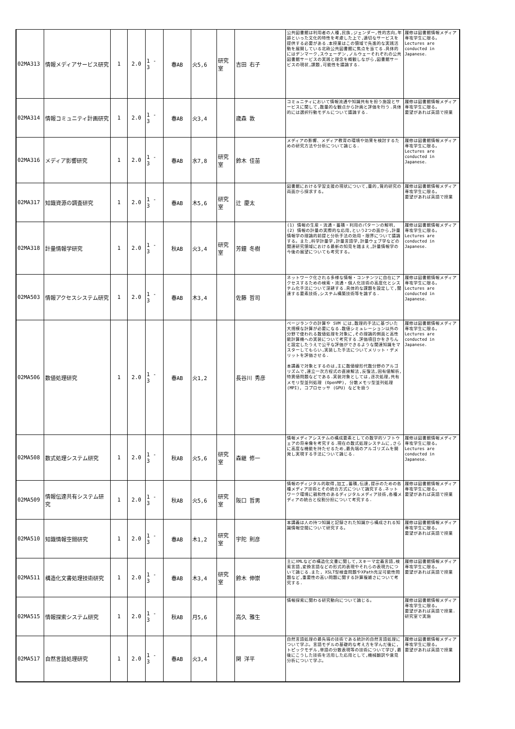| 02MA313 | 情報メディアサービス研究 | 1 | 2.0 | 1 - 3 | 春AB | 火5,6 | 研究室 | 吉田 右子 | 公共図書館は利用者の人種,民族,ジェンダー,性的志向,年齢といった文化的特性を考慮した上で,適切なサービスを提供する必要がある.本授業はこの領域で先進的な実践活動を展開している北欧公共図書館に焦点を当てる.具体的にはデンマーク,スウェーデン,ノルウェーそれぞれの公共図書館サービスの実践と理念を概観しながら,図書館サービスの現状,課題,可能性を議論する. | 履修は図書館情報メディア専攻学生に限る。 Lectures are conducted in Japanese. |
| 02MA314 | 情報コミュニティ計画研究 | 1 | 2.0 | 1 - 3 | 春AB | 火3,4 | | 歳森 敦 | コミュニティにおいて情報流通や知識共有を担う施設とサービスに関して,数量的な観点から計画と評価を行う.具体的には選択行動モデルについて議論する. | 履修は図書館情報メディア専攻学生に限る。 要望があれば英語で授業 |
| 02MA316 | メディア影響研究 | 1 | 2.0 | 1 - 3 | 春AB | 水7,8 | 研究室 | 鈴木 佳苗 | メディアの影響、メディア教育の環境や効果を検討するための研究方法や分析について論じる. | 履修は図書館情報メディア専攻学生に限る。 Lectures are conducted in Japanese. |
| 02MA317 | 知識資源の調査研究 | 1 | 2.0 | 1 - 3 | 春AB | 木5,6 | 研究室 | 辻 慶太 | 図書館における学習支援の現状について,量的,質的研究の両面から探求する。 | 履修は図書館情報メディア専攻学生に限る。 要望があれば英語で授業 |
| 02MA318 | 計量情報学研究 | 1 | 2.0 | 1 - 3 | 秋AB | 火3,4 | 研究室 | 芳鐘 冬樹 | (1) 情報の生産・流通・蓄積・利用のパターンの解明,(2) 情報の計量の実際的な応用,という2つの面から,計量情報学の理論的前提と分析手法の効用・限界について議論する。また,科学計量学,計量言語学,計量ウェブ学などの関連研究領域における最新の知見を踏まえ,計量情報学の今後の展望についても考究する。 | 履修は図書館情報メディア専攻学生に限る。 Lectures are conducted in Japanese. |
| 02MA503 | 情報アクセスシステム研究 | 1 | 2.0 | 1 - 3 | 春AB | 木3,4 | | 佐藤 哲司 | ネットワーク化される多様な情報・コンテンツに自在にアクセスするための検索・流通・個人化技術の高度化とシステム化手法について深耕する.具体的な課題を設定して,関連する要素技術,システム構築技術等を論ずる. | 履修は図書館情報メディア専攻学生に限る。 Lectures are conducted in Japanese. |
| 02MA506 | 数値処理研究 | 1 | 2.0 | 1 - 3 | 春AB | 火1,2 | | 長谷川 秀彦 | ページランクの計算や SVM には,数理的手法に基づいた大規模な計算が必要になる.数値シミュレーション以外の分野で使われる数値処理を対象に,その理論的側面と高性能計算機への実装について考究する.評価項目かをきちんと設定したうえで公平な評価ができるような関連知識をマスターしてもらい,実装した手法についてメリット・デメリットを評価させる. 本講義で対象とするのは,主に数値線形代数分野のアルゴリズムで,連立一次方程式の直接解法,反復法,固有値解析,特異値問題などである.実装対象としては,逐次処理,共有メモリ型並列処理 (OpenMP), 分散メモリ型並列処理 (MPI), コプロセッサ (GPU) などを扱う | 履修は図書館情報メディア専攻学生に限る。 Lectures are conducted in Japanese. |
| 02MA508 | 数式処理システム研究 | 1 | 2.0 | 1 - 3 | 秋AB | 火5,6 | 研究室 | 森継 修一 | 情報メディアシステムの構成要素としての数学的ソフトウェアの将来像を考究する.現在の数式処理システムに,さらに高度な機能を持たせるため,最先端のアルゴリズムを開発し実現する手法について論じる. | 履修は図書館情報メディア専攻学生に限る。 Lectures are conducted in Japanese. |
| 02MA509 | 情報伝達共有システム研究 | 1 | 2.0 | 1 - 3 | 秋AB | 火5,6 | 研究室 | 阪口 哲男 | 情報のディジタル的取得,加工,蓄積,伝達,提示のための各種メディア技術とその統合方式について論究する.ネットワーク環境に親和性のあるディジタルメディア技術,各種メディアの統合と役割分担について考究する. | 履修は図書館情報メディア専攻学生に限る。 要望があれば英語で授業 |
| 02MA510 | 知識情報空間研究 | 1 | 2.0 | 1 - 3 | 春AB | 木1,2 | 研究室 | 宇陀 則彦 | 本講義は人の持つ知識と記録された知識から構成される知識情報空間について研究する。 | 履修は図書館情報メディア専攻学生に限る。 要望があれば英語で授業 |
| 02MA511 | 構造化文書処理技術研究 | 1 | 2.0 | 1 - 3 | 春AB | 木3,4 | 研究室 | 鈴木 伸崇 | 主にXMLなどの構造化文書に関して,スキーマ定義言語,検索言語,変換言語などの形式的表現やそれらの表現力について論じる.また, XSLT型検査問題やXPath充足可能性問題など,重要性の高い問題に関する計算複雑さについて考究する. | 履修は図書館情報メディア専攻学生に限る。 要望があれば英語で授業 |
| 02MA515 | 情報探索システム研究 | 1 | 2.0 | 1 - 3 | 秋AB | 月5,6 | | 高久 雅生 | 情報探索に関わる研究動向について論じる。 | 履修は図書館情報メディア専攻学生に限る。 要望があれば英語で授業. 研究室で実施 |
| 02MA517 | 自然言語処理研究 | 1 | 2.0 | 1 - 3 | 春AB | 火3,4 | | 関 洋平 | 自然言語処理の最先端の技術である統計的自然言語処理について学ぶ。言語モデルの基礎的な考え方を学んだ後に,トピックモデル,単語の分散表現等の技術について学び,最後にこうした技術を活用した応用として,機械翻訳や意見分析について学ぶ。 | 履修は図書館情報メディア専攻学生に限る。 要望があれば英語で授業 |